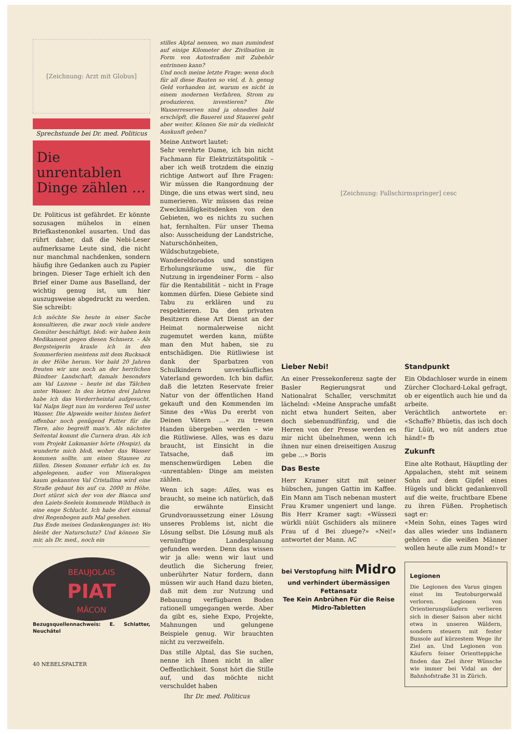[Zeichnung: Arzt mit Globus]
Sprechstunde bei Dr. med. Politicus
Die unrentablen Dinge zählen …
Dr. Politicus ist gefährdet. Er könnte sozusagen mühelos in einen Briefkastenonkel ausarten. Und das rührt daher, daß die Nebi-Leser aufmerksame Leute sind, die nicht nur manchmal nachdenken, sondern häufig ihre Gedanken auch zu Papier bringen. Dieser Tage erhielt ich den Brief einer Dame aus Baselland, der wichtig genug ist, um hier auszugsweise abgedruckt zu werden. Sie schreibt:
Ich möchte Sie heute in einer Sache konsultieren, die zwar noch viele andere Gemüter beschäftigt, bloß: wir haben kein Medikament gegen diesen Schmerz. – Als Bergsteigerin kraxle ich in den Sommerferien meistens mit dem Rucksack in der Höhe herum. Vor bald 20 Jahren freuten wir uns noch an der herrlichen Bündner Landschaft, damals besonders am Val Luzone – heute ist das Tälchen unter Wasser. In den letzten drei Jahren habe ich das Vorderrheintal aufgesucht. Val Nalps liegt nun im vorderen Teil unter Wasser. Die Alpweide weiter hinten liefert offenbar noch genügend Futter für die Tiere, also begreift man's. Als nächstes Seitental kommt die Curnera dran. Als ich vom Projekt Lukmanier hörte (Hospiz), da wunderte mich bloß, woher das Wasser kommen sollte, um einen Stausee zu füllen. Diesen Sommer erfuhr ich es. Im abgelegenen, außer von Mineralogen kaum gekannten Val Cristallina wird eine Straße gebaut bis auf ca. 2000 m Höhe. Dort stürzt sich der von der Bianca und den Laiets-Seelein kommende Wildbach in eine enge Schlucht. Ich habe dort einmal drei Regenbogen aufs Mal gesehen.
Das Ende meines Gedankenganges ist: Wo bleibt der Naturschutz? Und können Sie mir, als Dr. med., noch ein
BEAUJOLAIS
PIAT
MÂCON
Bezugsquellennachweis: E. Schlatter, Neuchâtel
stilles Alptal nennen, wo man zumindest auf einige Kilometer der Zivilisation in Form von Autostraßen mit Zubehör entrinnen kann?
Und noch meine letzte Frage: wenn doch für all diese Bauten so viel, d. h. genug Geld vorhanden ist, warum es nicht in einem modernen Verfahren, Strom zu produzieren, investieren? Die Wasserreserven sind ja ohnedies bald erschöpft, die Bauerei und Stauerei geht aber weiter. Können Sie mir da vielleicht Auskunft geben?
Meine Antwort lautet:
Sehr verehrte Dame, ich bin nicht Fachmann für Elektrizitätspolitik – aber ich weiß trotzdem die einzig richtige Antwort auf Ihre Fragen: Wir müssen die Rangordnung der Dinge, die uns etwas wert sind, neu numerieren. Wir müssen das reine Zweckmäßigkeitsdenken von den Gebieten, wo es nichts zu suchen hat, fernhalten. Für unser Thema also: Ausscheidung der Landstriche, Naturschönheiten, Wildschutzgebiete, Wandereldorados und sonstigen Erholungsräume usw., die für Nutzung in irgendeiner Form – also für die Rentabilität – nicht in Frage kommen dürfen. Diese Gebiete sind Tabu zu erklären und zu respektieren. Da den privaten Besitzern diese Art Dienst an der Heimat normalerweise nicht zugemutet werden kann, müßte man den Mut haben, sie zu entschädigen. Die Rütliwiese ist dank der Sparbatzen von Schulkindern unverkäufliches Vaterland geworden. Ich bin dafür, daß die letzten Reservate freier Natur von der öffentlichen Hand gekauft und den Kommenden im Sinne des «Was Du ererbt von Deinen Vätern …» zu treuen Handen übergeben werden – wie die Rütliwiese. Alles, was es dazu braucht, ist Einsicht in die Tatsache, daß im menschenwürdigen Leben die ‹unrentablen› Dinge am meisten zählen.
Wenn ich sage: Alles, was es braucht, so meine ich natürlich, daß die erwähnte Einsicht Grundvoraussetzung einer Lösung unseres Problems ist, nicht die Lösung selbst. Die Lösung muß als vernünftige Landesplanung gefunden werden. Denn das wissen wir ja alle: wenn wir laut und deutlich die Sicherung freier, unberührter Natur fordern, dann müssen wir auch Hand dazu bieten, daß mit dem zur Nutzung und Bebauung verfügbaren Boden rationell umgegangen werde. Aber da gibt es, siehe Expo, Projekte, Mahnungen und gelungene Beispiele genug. Wir brauchten nicht zu verzweifeln.
Das stille Alptal, das Sie suchen, nenne ich Ihnen nicht in aller Oeffentlichkeit. Sonst hört die Stille auf, und das möchte nicht verschuldet haben
Ihr Dr. med. Politicus
[Zeichnung: Fallschirmspringer] cesc
Lieber Nebi!
An einer Pressekonferenz sagte der Basler Regierungsrat und Nationalrat Schaller, verschmitzt lächelnd: «Meine Ansprache umfaßt nicht etwa hundert Seiten, aber doch siebenundfünfzig, und die Herren von der Presse werden es mir nicht übelnehmen, wenn ich ihnen nur einen dreiseitigen Auszug gebe …» Boris
Das Beste
Herr Kramer sitzt mit seiner hübschen, jungen Gattin im Kaffee. Ein Mann am Tisch nebenan mustert Frau Kramer ungeniert und lange. Bis Herr Kramer sagt: «Wüssezi würkli nüüt Gschiiders als miinere Frau uf d Bei zluege?» «Nei!» antwortet der Mann. AC
bei Verstopfung hilft Midro
und verhindert übermässigen Fettansatz
Tee Kein Anbrühen Für die Reise Midro-Tabletten
Standpunkt
Ein Obdachloser wurde in einem Zürcher Clochard-Lokal gefragt, ob er eigentlich auch hie und da arbeite.
Verächtlich antwortete er: «Schaffe? Bhüetis, das isch doch für Lüüt, wo nüt anders ztue händ!» fb
Zukunft
Eine alte Rothaut, Häuptling der Appalachen, steht mit seinem Sohn auf dem Gipfel eines Hügels und blickt gedankenvoll auf die weite, fruchtbare Ebene zu ihren Füßen. Prophetisch sagt er:
«Mein Sohn, eines Tages wird das alles wieder uns Indianern gehören – die weißen Männer wollen heute alle zum Mond!» tr
Legionen
Die Legionen des Varus gingen einst im Teutoburgerwald verloren. Legionen von Orientierungsläufern verlieren sich in dieser Saison aber nicht etwa in unseren Wäldern, sondern steuern mit fester Bussole auf kürzestem Wege ihr Ziel an. Und Legionen von Käufern feiner Orientteppiche finden das Ziel ihrer Wünsche wie immer bei Vidal an der Bahnhofstraße 31 in Zürich.
40 NEBELSPALTER